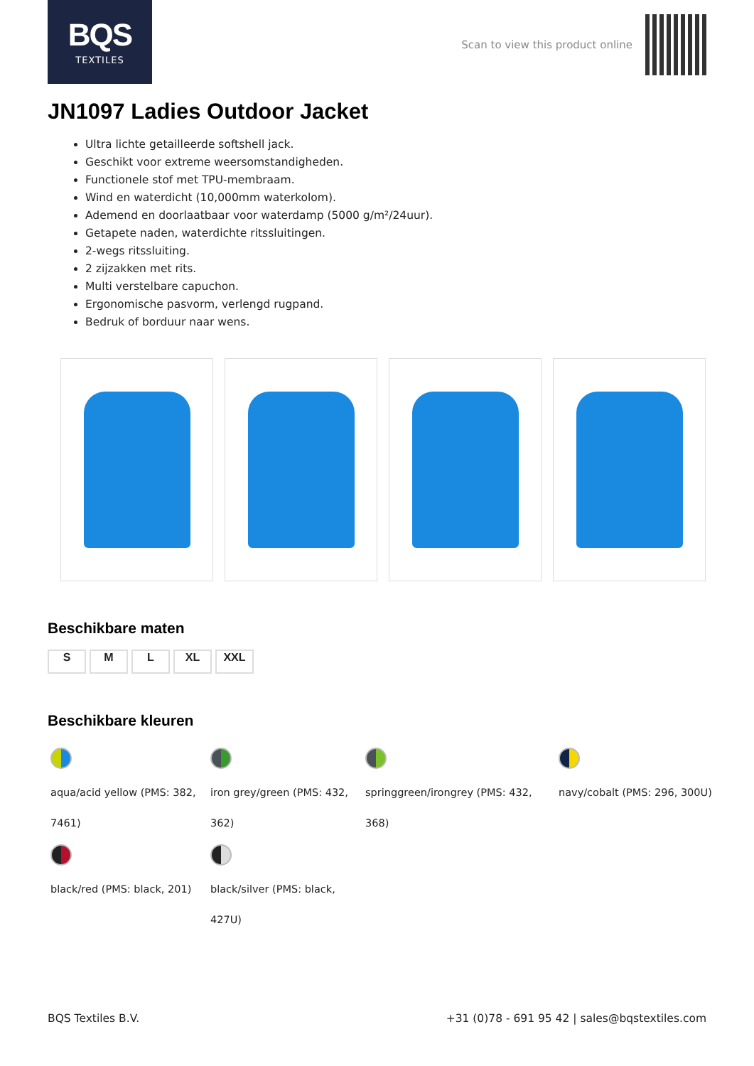BQS
TEXTILES
Scan to view this product online
JN1097 Ladies Outdoor Jacket
Ultra lichte getailleerde softshell jack.
Geschikt voor extreme weersomstandigheden.
Functionele stof met TPU-membraam.
Wind en waterdicht (10,000mm waterkolom).
Ademend en doorlaatbaar voor waterdamp (5000 g/m²/24uur).
Getapete naden, waterdichte ritssluitingen.
2-wegs ritssluiting.
2 zijzakken met rits.
Multi verstelbare capuchon.
Ergonomische pasvorm, verlengd rugpand.
Bedruk of borduur naar wens.
Beschikbare maten
S M L XL XXL
Beschikbare kleuren
aqua/acid yellow (PMS: 382, 7461)
black/red (PMS: black, 201)
iron grey/green (PMS: 432, 362)
black/silver (PMS: black, 427U)
springgreen/irongrey (PMS: 432, 368)
navy/cobalt (PMS: 296, 300U)
BQS Textiles B.V. +31 (0)78 - 691 95 42 | sales@bqstextiles.com